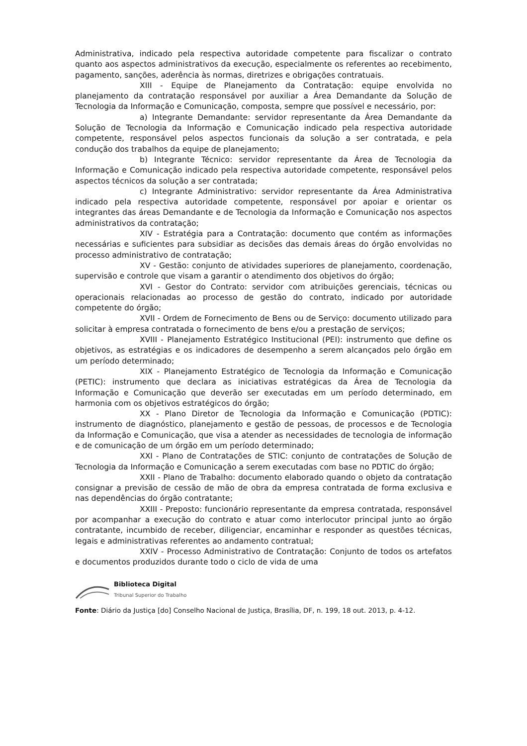Administrativa, indicado pela respectiva autoridade competente para fiscalizar o contrato quanto aos aspectos administrativos da execução, especialmente os referentes ao recebimento, pagamento, sanções, aderência às normas, diretrizes e obrigações contratuais.
XIII - Equipe de Planejamento da Contratação: equipe envolvida no planejamento da contratação responsável por auxiliar a Área Demandante da Solução de Tecnologia da Informação e Comunicação, composta, sempre que possível e necessário, por:
a) Integrante Demandante: servidor representante da Área Demandante da Solução de Tecnologia da Informação e Comunicação indicado pela respectiva autoridade competente, responsável pelos aspectos funcionais da solução a ser contratada, e pela condução dos trabalhos da equipe de planejamento;
b) Integrante Técnico: servidor representante da Área de Tecnologia da Informação e Comunicação indicado pela respectiva autoridade competente, responsável pelos aspectos técnicos da solução a ser contratada;
c) Integrante Administrativo: servidor representante da Área Administrativa indicado pela respectiva autoridade competente, responsável por apoiar e orientar os integrantes das áreas Demandante e de Tecnologia da Informação e Comunicação nos aspectos administrativos da contratação;
XIV - Estratégia para a Contratação: documento que contém as informações necessárias e suficientes para subsidiar as decisões das demais áreas do órgão envolvidas no processo administrativo de contratação;
XV - Gestão: conjunto de atividades superiores de planejamento, coordenação, supervisão e controle que visam a garantir o atendimento dos objetivos do órgão;
XVI - Gestor do Contrato: servidor com atribuições gerenciais, técnicas ou operacionais relacionadas ao processo de gestão do contrato, indicado por autoridade competente do órgão;
XVII - Ordem de Fornecimento de Bens ou de Serviço: documento utilizado para solicitar à empresa contratada o fornecimento de bens e/ou a prestação de serviços;
XVIII - Planejamento Estratégico Institucional (PEI): instrumento que define os objetivos, as estratégias e os indicadores de desempenho a serem alcançados pelo órgão em um período determinado;
XIX - Planejamento Estratégico de Tecnologia da Informação e Comunicação (PETIC): instrumento que declara as iniciativas estratégicas da Área de Tecnologia da Informação e Comunicação que deverão ser executadas em um período determinado, em harmonia com os objetivos estratégicos do órgão;
XX - Plano Diretor de Tecnologia da Informação e Comunicação (PDTIC): instrumento de diagnóstico, planejamento e gestão de pessoas, de processos e de Tecnologia da Informação e Comunicação, que visa a atender as necessidades de tecnologia de informação e de comunicação de um órgão em um período determinado;
XXI - Plano de Contratações de STIC: conjunto de contratações de Solução de Tecnologia da Informação e Comunicação a serem executadas com base no PDTIC do órgão;
XXII - Plano de Trabalho: documento elaborado quando o objeto da contratação consignar a previsão de cessão de mão de obra da empresa contratada de forma exclusiva e nas dependências do órgão contratante;
XXIII - Preposto: funcionário representante da empresa contratada, responsável por acompanhar a execução do contrato e atuar como interlocutor principal junto ao órgão contratante, incumbido de receber, diligenciar, encaminhar e responder as questões técnicas, legais e administrativas referentes ao andamento contratual;
XXIV - Processo Administrativo de Contratação: Conjunto de todos os artefatos e documentos produzidos durante todo o ciclo de vida de uma
Biblioteca Digital
Tribunal Superior do Trabalho
Fonte: Diário da Justiça [do] Conselho Nacional de Justiça, Brasília, DF, n. 199, 18 out. 2013, p. 4-12.